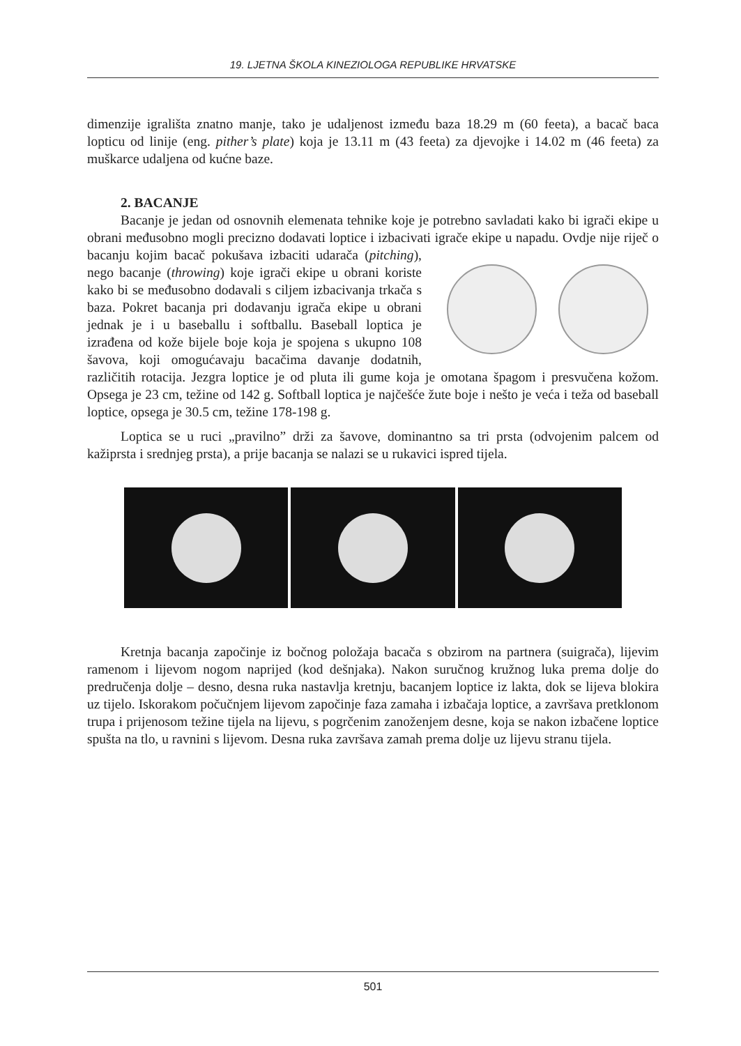19. LJETNA ŠKOLA KINEZIOLOGA REPUBLIKE HRVATSKE
dimenzije igrališta znatno manje, tako je udaljenost između baza 18.29 m (60 feeta), a bacač baca lopticu od linije (eng. pither’s plate) koja je 13.11 m (43 feeta) za djevojke i 14.02 m (46 feeta) za muškarce udaljena od kućne baze.
2. BACANJE
Bacanje je jedan od osnovnih elemenata tehnike koje je potrebno savladati kako bi igrači ekipe u obrani međusobno mogli precizno dodavati loptice i izbacivati igrače ekipe u napadu. Ovdje nije riječ o bacanju kojim bacač pokušava izbaciti udarača (pitching), nego bacanje (throwing) koje igrači ekipe u obrani koriste kako bi se međusobno dodavali s ciljem izbacivanja trkača s baza. Pokret bacanja pri dodavanju igrača ekipe u obrani jednak je i u baseballu i softballu. Baseball loptica je izrađena od kože bijele boje koja je spojena s ukupno 108 šavova, koji omogućavaju bacačima davanje dodatnih, različitih rotacija. Jezgra loptice je od pluta ili gume koja je omotana špagom i presvučena kožom. Opsega je 23 cm, težine od 142 g. Softball loptica je najčešće žute boje i nešto je veća i teža od baseball loptice, opsega je 30.5 cm, težine 178-198 g.
Loptica se u ruci „pravilno” drži za šavove, dominantno sa tri prsta (odvojenim palcem od kažiprsta i srednjeg prsta), a prije bacanja se nalazi se u rukavici ispred tijela.
Kretnja bacanja započinje iz bočnog položaja bacača s obzirom na partnera (suigrača), lijevim ramenom i lijevom nogom naprijed (kod dešnjaka). Nakon suručnog kružnog luka prema dolje do predručenja dolje – desno, desna ruka nastavlja kretnju, bacanjem loptice iz lakta, dok se lijeva blokira uz tijelo. Iskorakom počučnjem lijevom započinje faza zamaha i izbačaja loptice, a završava pretklonom trupa i prijenosom težine tijela na lijevu, s pogrčenim zanoženjem desne, koja se nakon izbačene loptice spušta na tlo, u ravnini s lijevom. Desna ruka završava zamah prema dolje uz lijevu stranu tijela.
501